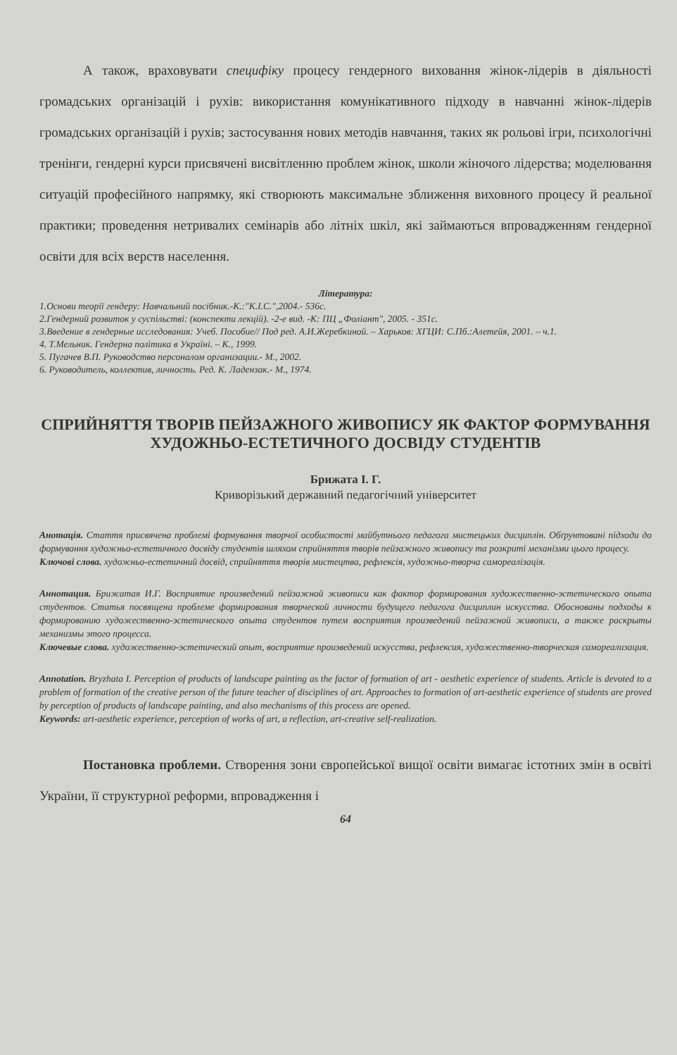А також, враховувати специфіку процесу гендерного виховання жінок-лідерів в діяльності громадських організацій і рухів: використання комунікативного підходу в навчанні жінок-лідерів громадських організацій і рухів; застосування нових методів навчання, таких як рольові ігри, психологічні тренінги, гендерні курси присвячені висвітленню проблем жінок, школи жіночого лідерства; моделювання ситуацій професійного напрямку, які створюють максимальне зближення виховного процесу й реальної практики; проведення нетривалих семінарів або літніх шкіл, які займаються впровадженням гендерної освіти для всіх верств населення.
Література:
1.Основи теорії гендеру: Навчальний посібник.-К.:"К.І.С.",2004.- 536с.
2.Гендерний розвиток у суспільстві: (конспекти лекцій). -2-е вид. -К: ПЦ „Фоліант", 2005. - 351с.
3.Введение в гендерные исследования: Учеб. Пособие// Под ред. А.И.Жеребкиной. – Харьков: ХГЦИ: С.Пб.:Алетейя, 2001. – ч.1.
4. Т.Мельник. Гендерна політика в Україні. – К., 1999.
5. Пугачев В.П. Руководство персоналом организации.- М., 2002.
6. Руководитель, коллектив, личность. Ред. К. Ладензак.- М., 1974.
СПРИЙНЯТТЯ ТВОРІВ ПЕЙЗАЖНОГО ЖИВОПИСУ ЯК ФАКТОР ФОРМУВАННЯ ХУДОЖНЬО-ЕСТЕТИЧНОГО ДОСВІДУ СТУДЕНТІВ
Брижата І. Г.
Криворізький державний педагогічний університет
Анотація. Стаття присвячена проблемі формування творчої особистості майбутнього педагога мистецьких дисциплін. Обґрунтовані підходи до формування художньо-естетичного досвіду студентів шляхом сприйняття творів пейзажного живопису та розкриті механізми цього процесу.
Ключові слова. художньо-естетичний досвід, сприйняття творів мистецтва, рефлексія, художньо-творча самореалізація.
Аннотация. Брижатая И.Г. Восприятие произведений пейзажной живописи как фактор формирования художественно-эстетического опыта студентов. Статья посвящена проблеме формирования творческой личности будущего педагога дисциплин искусства. Обоснованы подходы к формированию художественно-эстетического опыта студентов путем восприятия произведений пейзажной живописи, а также раскрыты механизмы этого процесса.
Ключевые слова. художественно-эстетический опыт, восприятие произведений искусства, рефлексия, художественно-творческая самореализация.
Annotation. Bryzhata I. Perception of products of landscape painting as the factor of formation of art - aesthetic experience of students. Article is devoted to a problem of formation of the creative person of the future teacher of disciplines of art. Approaches to formation of art-aesthetic experience of students are proved by perception of products of landscape painting, and also mechanisms of this process are opened.
Keywords: art-aesthetic experience, perception of works of art, a reflection, art-creative self-realization.
Постановка проблеми. Створення зони європейської вищої освіти вимагає істотних змін в освіті України, її структурної реформи, впровадження і
64